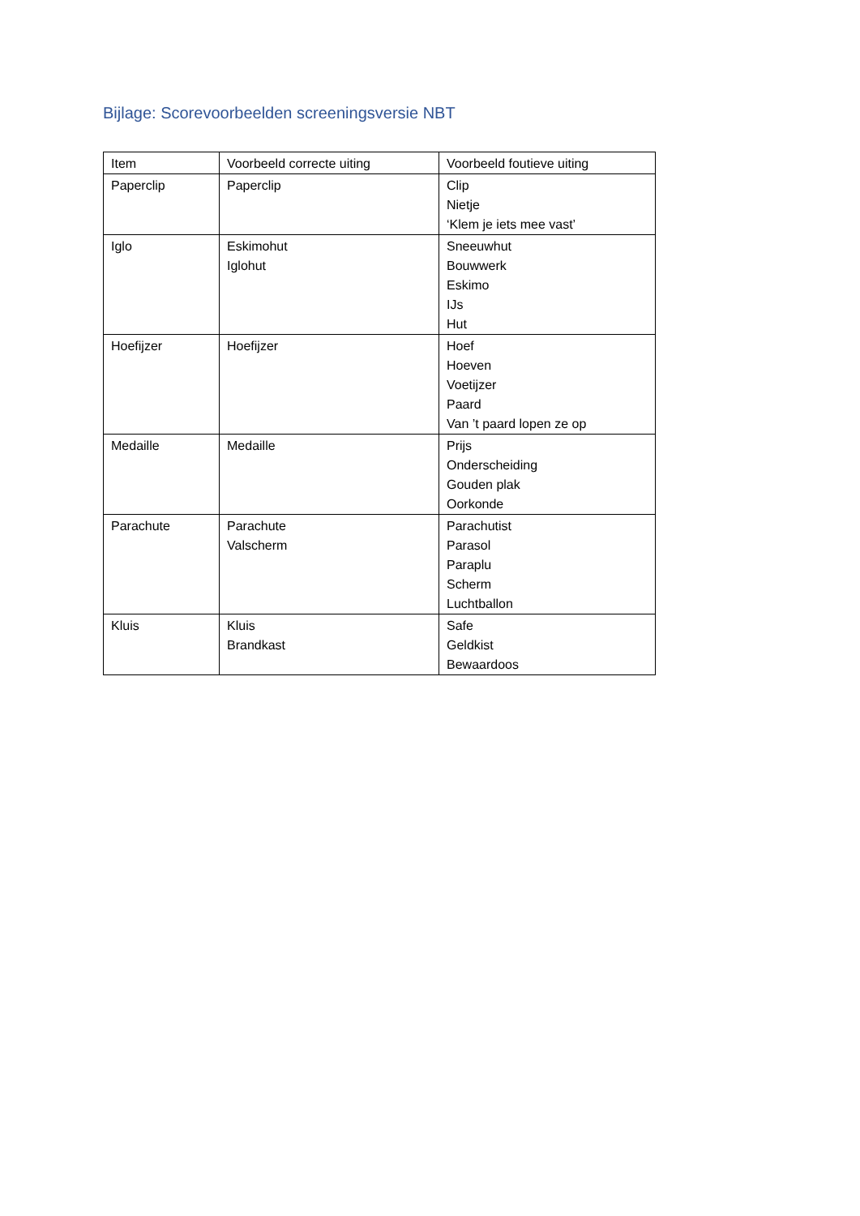Bijlage: Scorevoorbeelden screeningsversie NBT
| Item | Voorbeeld correcte uiting | Voorbeeld foutieve uiting |
| --- | --- | --- |
| Paperclip | Paperclip | Clip Nietje ‘Klem je iets mee vast’ |
| Iglo | Eskimohut Iglohut | Sneeuwhut Bouwwerk Eskimo IJs Hut |
| Hoefijzer | Hoefijzer | Hoef Hoeven Voetijzer Paard Van ’t paard lopen ze op |
| Medaille | Medaille | Prijs Onderscheiding Gouden plak Oorkonde |
| Parachute | Parachute Valscherm | Parachutist Parasol Paraplu Scherm Luchtballon |
| Kluis | Kluis Brandkast | Safe Geldkist Bewaardoos |